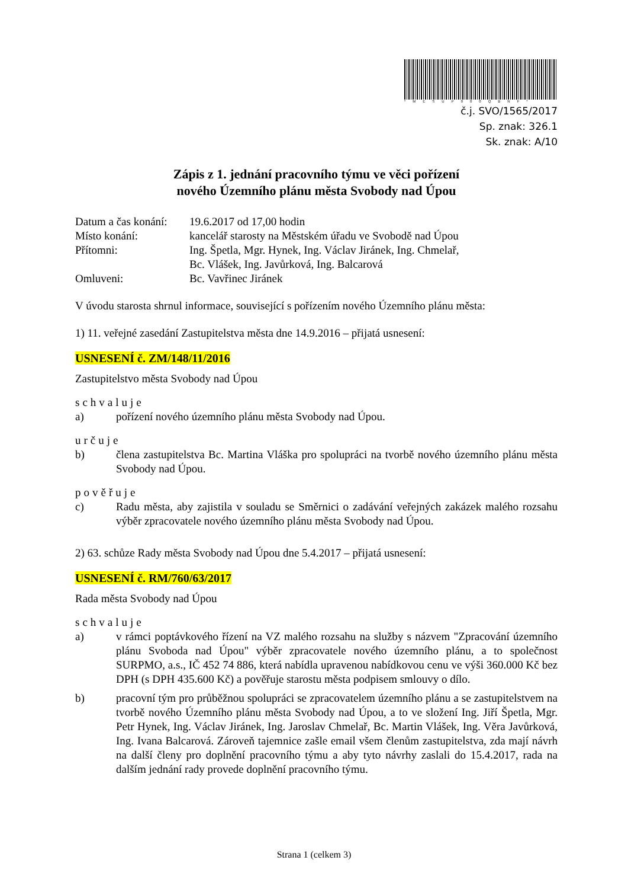*MESUP000QBNF*
č.j. SVO/1565/2017
Sp. znak: 326.1
Sk. znak: A/10
Zápis z 1. jednání pracovního týmu ve věci pořízení
nového Územního plánu města Svobody nad Úpou
| Datum a čas konání: | 19.6.2017 od 17,00 hodin |
| Místo konání: | kancelář starosty na Městském úřadu ve Svobodě nad Úpou |
| Přítomni: | Ing. Špetla, Mgr. Hynek, Ing. Václav Jiránek, Ing. Chmelař, Bc. Vlášek, Ing. Javůrková, Ing. Balcarová |
| Omluveni: | Bc. Vavřinec Jiránek |
V úvodu starosta shrnul informace, související s pořízením nového Územního plánu města:
1) 11. veřejné zasedání Zastupitelstva města dne 14.9.2016 – přijatá usnesení:
USNESENÍ č. ZM/148/11/2016
Zastupitelstvo města Svobody nad Úpou
schvaluje
a) pořízení nového územního plánu města Svobody nad Úpou.
určuje
b) člena zastupitelstva Bc. Martina Vláška pro spolupráci na tvorbě nového územního plánu města Svobody nad Úpou.
pověřuje
c) Radu města, aby zajistila v souladu se Směrnici o zadávání veřejných zakázek malého rozsahu výběr zpracovatele nového územního plánu města Svobody nad Úpou.
2) 63. schůze Rady města Svobody nad Úpou dne 5.4.2017 – přijatá usnesení:
USNESENÍ č. RM/760/63/2017
Rada města Svobody nad Úpou
schvaluje
a) v rámci poptávkového řízení na VZ malého rozsahu na služby s názvem "Zpracování územního plánu Svoboda nad Úpou" výběr zpracovatele nového územního plánu, a to společnost SURPMO, a.s., IČ 452 74 886, která nabídla upravenou nabídkovou cenu ve výši 360.000 Kč bez DPH (s DPH 435.600 Kč) a pověřuje starostu města podpisem smlouvy o dílo.
b) pracovní tým pro průběžnou spolupráci se zpracovatelem územního plánu a se zastupitelstvem na tvorbě nového Územního plánu města Svobody nad Úpou, a to ve složení Ing. Jiří Špetla, Mgr. Petr Hynek, Ing. Václav Jiránek, Ing. Jaroslav Chmelař, Bc. Martin Vlášek, Ing. Věra Javůrková, Ing. Ivana Balcarová. Zároveň tajemnice zašle email všem členům zastupitelstva, zda mají návrh na další členy pro doplnění pracovního týmu a aby tyto návrhy zaslali do 15.4.2017, rada na dalším jednání rady provede doplnění pracovního týmu.
Strana 1 (celkem 3)